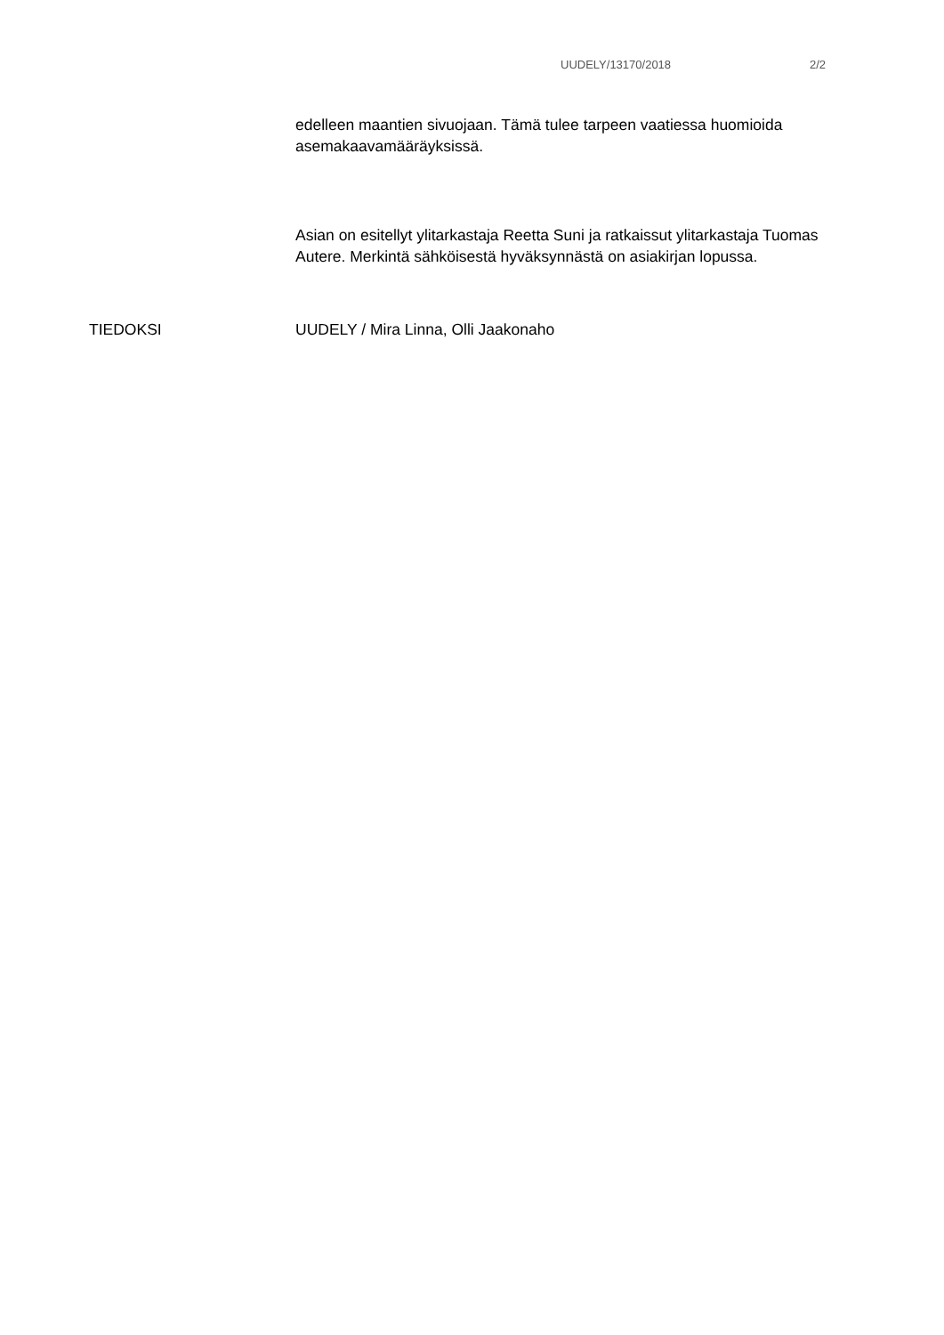UUDELY/13170/2018 2/2
edelleen maantien sivuojaan. Tämä tulee tarpeen vaatiessa huomioida asemakaavamääräyksissä.
Asian on esitellyt ylitarkastaja Reetta Suni ja ratkaissut ylitarkastaja Tuomas Autere. Merkintä sähköisestä hyväksynnästä on asiakirjan lopussa.
TIEDOKSI UUDELY / Mira Linna, Olli Jaakonaho